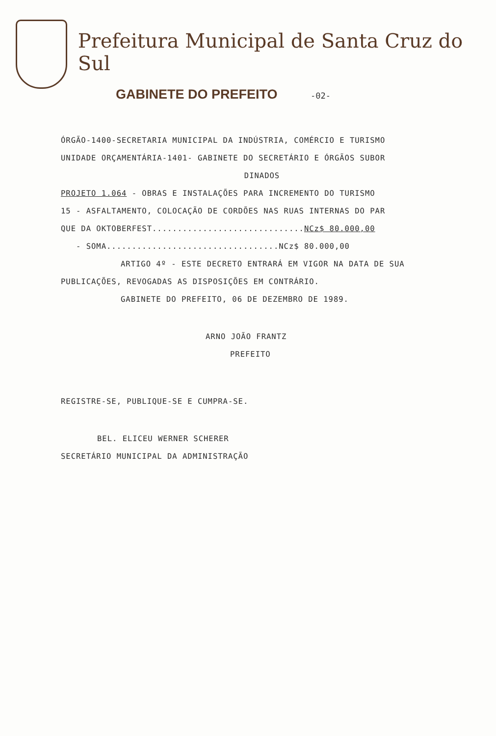Prefeitura Municipal de Santa Cruz do Sul
GABINETE DO PREFEITO -02-
ÓRGÃO-1400-SECRETARIA MUNICIPAL DA INDÚSTRIA, COMÉRCIO E TURISMO
UNIDADE ORÇAMENTÁRIA-1401- GABINETE DO SECRETÁRIO E ÓRGÃOS SUBOR
DINADOS
PROJETO 1.064 - OBRAS E INSTALAÇÕES PARA INCREMENTO DO TURISMO
15 - ASFALTAMENTO, COLOCAÇÃO DE CORDÕES NAS RUAS INTERNAS DO PAR
QUE DA OKTOBERFEST..............................NCz$ 80.000,00
- SOMA..................................NCz$ 80.000,00
ARTIGO 4º - ESTE DECRETO ENTRARÁ EM VIGOR NA DATA DE SUA
PUBLICAÇÕES, REVOGADAS AS DISPOSIÇÕES EM CONTRÁRIO.
GABINETE DO PREFEITO, 06 DE DEZEMBRO DE 1989.
ARNO JOÃO FRANTZ
PREFEITO
REGISTRE-SE, PUBLIQUE-SE E CUMPRA-SE.
BEL. ELICEU WERNER SCHERER
SECRETÁRIO MUNICIPAL DA ADMINISTRAÇÃO